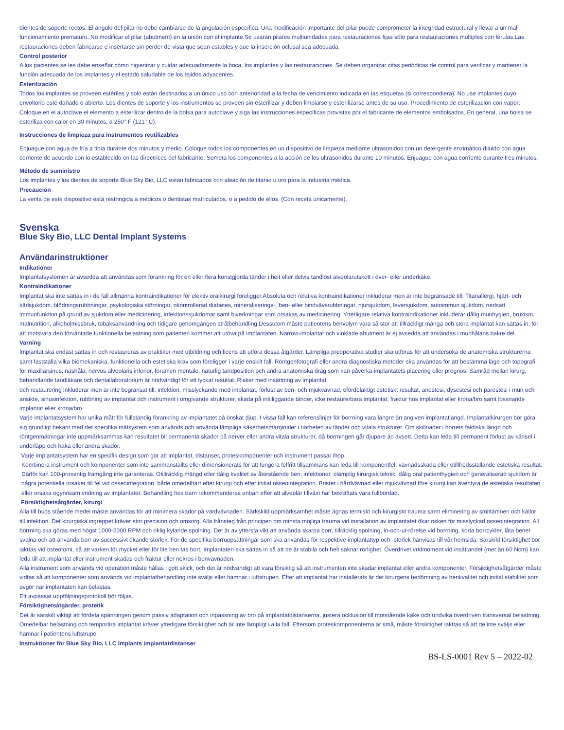dientes de soporte rectos. El ángulo del pilar no debe cambiarse de la angulación específica. Una modificación importante del pilar puede comprometer la integridad estructural y llevar a un mal funcionamiento prematuro. No modificar el pilar (abutment) en la unión con el implante.Se usarán pilares multiunidades para restauraciones fijas sólo para restauraciones múltiples con férulas.Las restauraciones deben fabricarse e insertarse sin perder de vista que sean estables y que la inserción oclusal sea adecuada.
Control posterior
A los pacientes se les debe enseñar cómo higienizar y cuidar adecuadamente la boca, los implantes y las restauraciones. Se deben organizar citas periódicas de control para verificar y mantener la función adecuada de los implantes y el estado saludable de los tejidos adyacentes.
Esterilización
Todos los implantes se proveen estériles y solo están destinados a un único uso con anterioridad a la fecha de vencimiento indicada en las etiquetas (si correspondiera). No use implantes cuyo envoltorio esté dañado o abierto. Los dientes de soporte y los instrumentos se proveen sin esterilizar y deben limpiarse y esterilizarse antes de su uso. Procedimiento de esterilización con vapor: Coloque en el autoclave el elemento a esterilizar dentro de la bolsa para autoclave y siga las instrucciones específicas provistas por el fabricante de elementos embolsados. En general, una bolsa se esteriliza con calor en 30 minutos, a 250° F (121° C).
Instrucciones de limpieza para instrumentos reutilizables
Enjuague con agua de fría a tibia durante dos minutos y medio. Coloque todos los componentes en un dispositivo de limpieza mediante ultrasonidos con un detergente enzimático diluido con agua corriente de acuerdo con lo establecido en las directrices del fabricante. Someta los componentes a la acción de los ultrasonidos durante 10 minutos. Enjuague con agua corriente durante tres minutos.
Método de suministro
Los implantes y los dientes de soporte Blue Sky Bio, LLC están fabricados con aleación de titanio u oro para la industria médica.
Precaución
La venta de este dispositivo está restringida a médicos o dentistas matriculados, o a pedido de ellos. (Con receta únicamente).
Svenska
Blue Sky Bio, LLC Dental Implant Systems
Användarinstruktioner
Indikationer
Implantatsystemen är avsedda att användas som förankring för en eller flera konstgjorda tänder i helt eller delvis tandlöst alveolarutskott i över- eller underkäke.
Kontraindikationer
Implantat ska inte sättas in i de fall allmänna kontraindikationer för elektiv oralkirurgi föreligger.Absoluta och relativa kontraindikationer inkluderar men är inte begränsade till: Titanallergi, hjärt- och kärlsjukdom, blödningsrubbningar, psykologiska störningar, okontrollerad diabetes, mineraliserings-, ben- eller bindvävsrubbningar, njursjukdom, leversjukdom, autoimmun sjukdom, nedsatt immunfunktion på grund av sjukdom eller medicinering, infektionssjukdomar samt biverkningar som orsakas av medicinering. Ytterligare relativa kontraindikationer inkluderar dålig munhygien, bruxism, malnutrition, alkoholmissbruk, tobaksanvändning och tidigare genomgången strålbehandling.Dessutom måste patientens benvolym vara så stor att tillräckligt många och stora implantat kan sättas in, för att motsvara den förväntade funktionella belastning som patienten kommer att utöva på implantaten. Narrow-implantat och vinklade abutment är ej avsedda att användas i munhålans bakre del.
Varning
Implantat ska endast sättas in och restaureras av praktiker med utbildning och licens att utföra dessa åtgärder. Lämpliga preoperativa studier ska utföras för att undersöka de anatomiska strukturerna samt fastställa vilka biomekaniska, funktionella och estetiska krav som föreligger i varje enskilt fall. Röntgenfotografi eller andra diagnostiska metoder ska användas för att bestämma läge och topografi för maxillarsinus, näshåla, nervus alveolaris inferior, foramen mentale, naturlig tandposition och andra anatomiska drag som kan påverka implantatets placering eller prognos. Samråd mellan kirurg, behandlande tandläkare och dentallaboratorium är nödvändigt för ett lyckat resultat. Risker med insättning av implantat
och restaurering inkluderar men är inte begränsat till: infektion, misslyckande med implantat, förlust av ben- och mjukvävnad, ofördelaktigt estetiskt resultat, anestesi, dysestesi och parestesi i mun och ansikte, sinusinfektion, rubbning av implantat och instrument i omgivande strukturer, skada på intilliggande tänder, icke restaurerbara implantat, fraktur hos implantat eller krona/bro samt lossnande implantat eller krona/bro.
Varje implantatsystem har unika mått för fullständig förankring av implantatet på önskat djup. I vissa fall kan referenslinjer för borrning vara längre än angiven implantatlängd. Implantatkirurgen bör göra sig grundligt bekant med det specifika mätsystem som används och använda lämpliga säkerhetsmarginaler i närheten av tänder och vitala strukturer. Om skillnader i borrets faktiska längd och röntgenmätningar inte uppmärksammas kan resultatet bli permanenta skador på nerver eller andra vitala strukturer, då borrningen går djupare än avsett. Detta kan leda till permanent förlust av känsel i underläpp och haka eller andra skador.
Varje implantatsystem har en specifik design som gör att implantat, distanser, proteskomponenter och instrument passar ihop.
Kombinera instrument och komponenter som inte sammanställts eller dimensionerats för att fungera felfritt tillsammans kan leda till komponentfel, vävnadsskada eller otillfredsställande estetiska resultat. Därför kan 100-procentig framgång inte garanteras. Otillräcklig mängd eller dålig kvalitet av återstående ben, infektioner, olämplig kirurgisk teknik, dålig oral patienthygien och generaliserad sjukdom är några potentiella orsaker till fel vid osseointegration, både omedelbart efter kirurgi och efter initial osseointegration. Brister i hårdvävnad eller mjukvävnad före kirurgi kan äventyra de estetiska resultaten eller orsaka ogynnsam vridning av implantatet. Behandling hos barn rekommenderas enbart efter att alveolär tillväxt har bekräftats vara fullbordad.
Försiktighetsåtgärder, kirurgi
Alla till buds stående medel måste användas för att minimera skador på värdvävnaden. Särkskild uppmärksamhet måste ägnas termiskt och kirurgiskt trauma samt eliminering av smittämnen och källor till infektion. Det kirurgiska ingreppet kräver stor precision och omsorg. Alla frånsteg från principen om minsta möjliga trauma vid installation av implantatet ökar risken för misslyckad osseointegration. All borrning ska göras med högst 1000-2000 RPM och riklig kylande spolning. Det är av yttersta vikt att använda skarpa borr, tillräcklig spolning, in-och-ut-rörelse vid borrning, korta borrcykler, låta benet svalna och att använda borr av successivt ökande storlek. För de specifika borruppsättningar som ska användas för respektive implantattyp och -storlek hänvisas till vår hemsida. Särskild försiktighet bör iakttas vid osteotomi, så att varken för mycket eller för lite ben tas bort. Implantaten ska sättas in så att de är stabila och helt saknar rörlighet. Överdrivet vridmoment vid insättandet (mer än 60 Ncm) kan leda till att implantat eller instrument skadas och fraktur eller nekros i benvävnaden.
Alla instrument som används vid operation måste hållas i gott skick, och det är nödvändigt att vara försiktig så att instrumenten inte skadar implantat eller andra komponenter. Försiktighetsåtgärder måste vidtas så att komponenter som används vid implantatbehandling inte sväljs eller hamnar i luftstrupen. Efter att implantat har installerats är det kirurgens bedömning av benkvalitet och initial stabilitet som avgör när implantaten kan belastas.
Ett avpassat uppföljningsprotokoll bör följas.
Försiktighetsåtgärder, protetik
Det är särskilt viktigt att fördela spänningen genom passiv adaptation och inpassning av bro på implantatdistanserna, justera ocklusion till motstående käke och undvika överdriven transversal belastning. Omedelbar belastning och temporära implantat kräver ytterligare försiktighet och är inte lämpligt i alla fall. Eftersom proteskomponenterna är små, måste försiktighet iakttas så att de inte sväljs eller hamnar i patientens luftstrupe.
Instruktioner för Blue Sky Bio, LLC Implants implantatdistanser
BS-LS-0001 Rev 5 – 2022-02